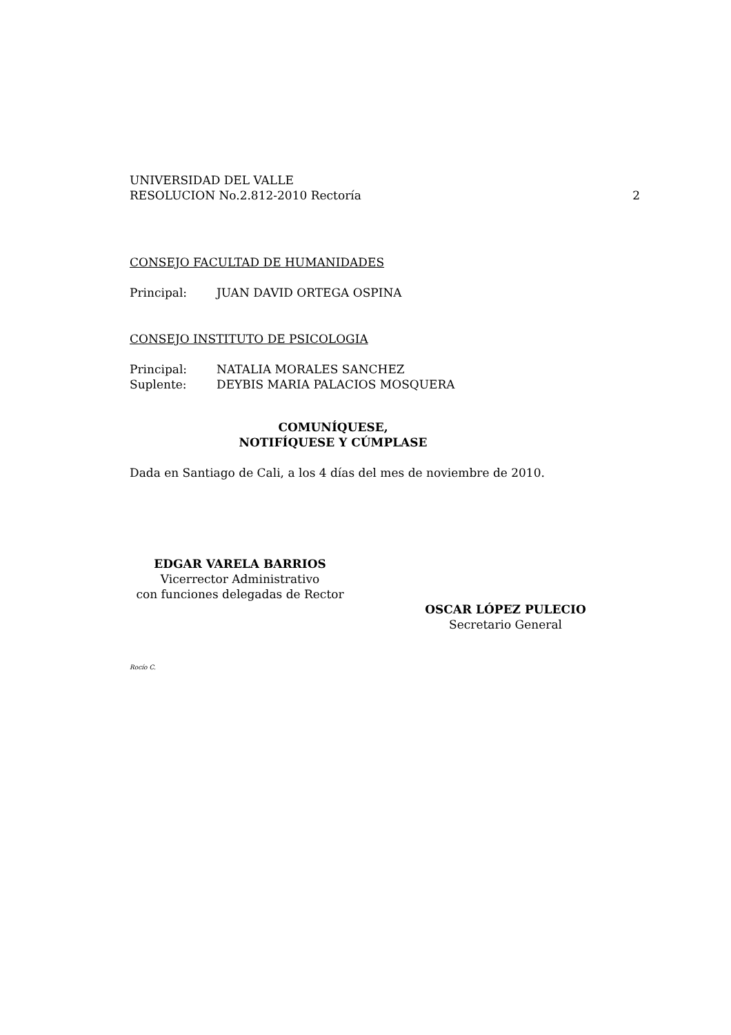UNIVERSIDAD DEL VALLE
RESOLUCION No.2.812-2010 Rectoría 2
CONSEJO FACULTAD DE HUMANIDADES
Principal: JUAN DAVID ORTEGA OSPINA
CONSEJO INSTITUTO DE PSICOLOGIA
Principal: NATALIA MORALES SANCHEZ
Suplente: DEYBIS MARIA PALACIOS MOSQUERA
COMUNÍQUESE, NOTIFÍQUESE Y CÚMPLASE
Dada en Santiago de Cali, a los 4 días del mes de noviembre de 2010.
EDGAR VARELA BARRIOS
Vicerrector Administrativo
con funciones delegadas de Rector
OSCAR LÓPEZ PULECIO
Secretario General
Rocío C.